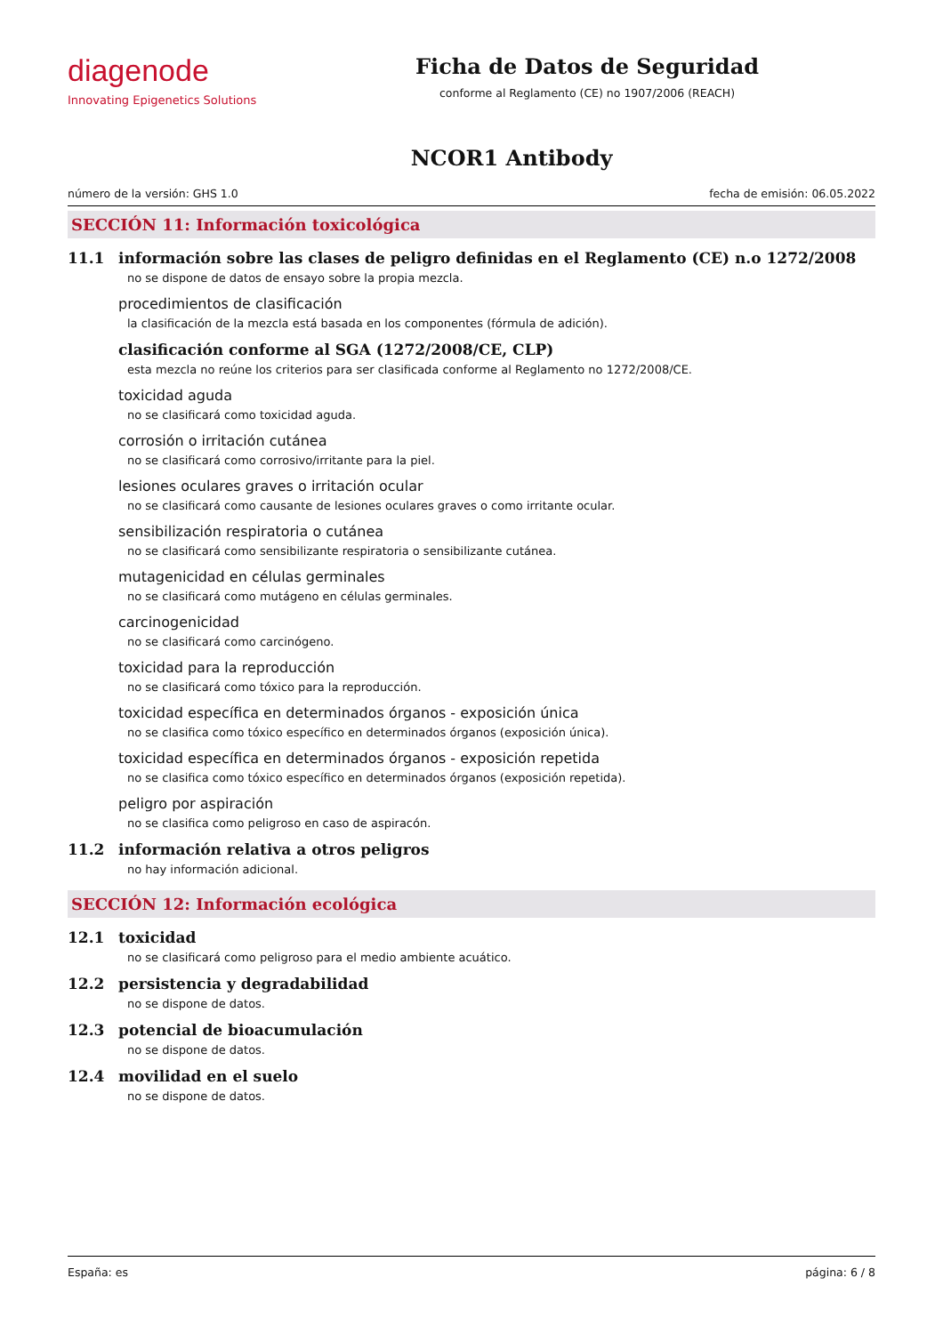diagenode
Innovating Epigenetics Solutions
Ficha de Datos de Seguridad
conforme al Reglamento (CE) no 1907/2006 (REACH)
NCOR1 Antibody
número de la versión: GHS 1.0 fecha de emisión: 06.05.2022
SECCIÓN 11: Información toxicológica
11.1 información sobre las clases de peligro definidas en el Reglamento (CE) n.o 1272/2008
no se dispone de datos de ensayo sobre la propia mezcla.
procedimientos de clasificación
la clasificación de la mezcla está basada en los componentes (fórmula de adición).
clasificación conforme al SGA (1272/2008/CE, CLP)
esta mezcla no reúne los criterios para ser clasificada conforme al Reglamento no 1272/2008/CE.
toxicidad aguda
no se clasificará como toxicidad aguda.
corrosión o irritación cutánea
no se clasificará como corrosivo/irritante para la piel.
lesiones oculares graves o irritación ocular
no se clasificará como causante de lesiones oculares graves o como irritante ocular.
sensibilización respiratoria o cutánea
no se clasificará como sensibilizante respiratoria o sensibilizante cutánea.
mutagenicidad en células germinales
no se clasificará como mutágeno en células germinales.
carcinogenicidad
no se clasificará como carcinógeno.
toxicidad para la reproducción
no se clasificará como tóxico para la reproducción.
toxicidad específica en determinados órganos - exposición única
no se clasifica como tóxico específico en determinados órganos (exposición única).
toxicidad específica en determinados órganos - exposición repetida
no se clasifica como tóxico específico en determinados órganos (exposición repetida).
peligro por aspiración
no se clasifica como peligroso en caso de aspiracón.
11.2 información relativa a otros peligros
no hay información adicional.
SECCIÓN 12: Información ecológica
12.1 toxicidad
no se clasificará como peligroso para el medio ambiente acuático.
12.2 persistencia y degradabilidad
no se dispone de datos.
12.3 potencial de bioacumulación
no se dispone de datos.
12.4 movilidad en el suelo
no se dispone de datos.
España: es página: 6 / 8